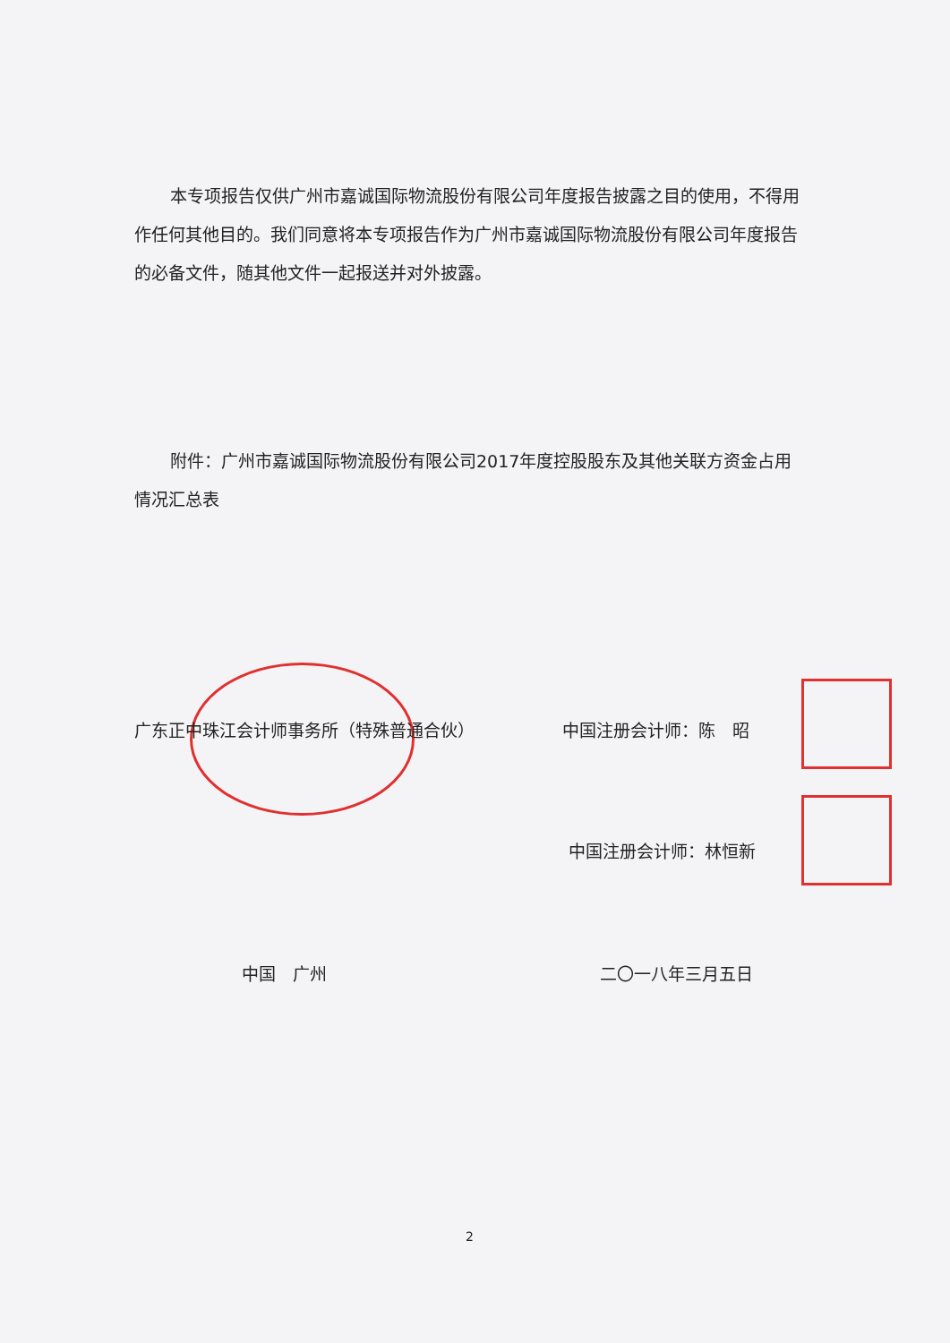本专项报告仅供广州市嘉诚国际物流股份有限公司年度报告披露之目的使用，不得用作任何其他目的。我们同意将本专项报告作为广州市嘉诚国际物流股份有限公司年度报告的必备文件，随其他文件一起报送并对外披露。
附件：广州市嘉诚国际物流股份有限公司2017年度控股股东及其他关联方资金占用情况汇总表
广东正中珠江会计师事务所（特殊普通合伙） 中国注册会计师：陈　昭
中国注册会计师：林恒新
中国　广州 二〇一八年三月五日
2